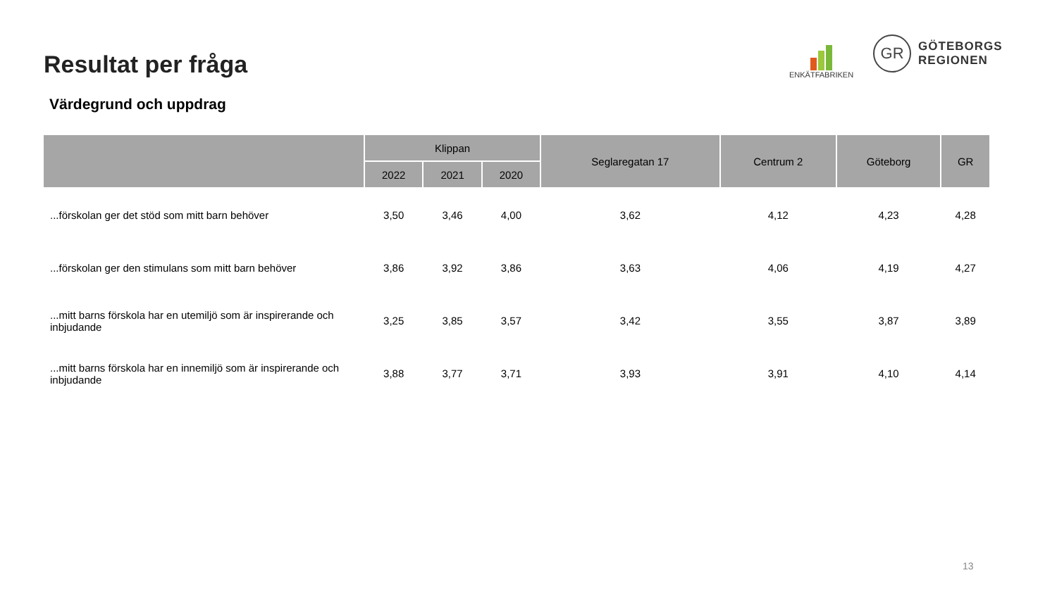Resultat per fråga
Värdegrund och uppdrag
ENKÄTFABRIKEN
GR
GÖTEBORGS
REGIONEN
| | Klippan | | | Seglaregatan 17 | Centrum 2 | Göteborg | GR |
| --- | --- | --- | --- | --- | --- | --- | --- |
| | 2022 | 2021 | 2020 | | | | |
| ...förskolan ger det stöd som mitt barn behöver | 3,50 | 3,46 | 4,00 | 3,62 | 4,12 | 4,23 | 4,28 |
| ...förskolan ger den stimulans som mitt barn behöver | 3,86 | 3,92 | 3,86 | 3,63 | 4,06 | 4,19 | 4,27 |
| ...mitt barns förskola har en utemiljö som är inspirerande och inbjudande | 3,25 | 3,85 | 3,57 | 3,42 | 3,55 | 3,87 | 3,89 |
| ...mitt barns förskola har en innemiljö som är inspirerande och inbjudande | 3,88 | 3,77 | 3,71 | 3,93 | 3,91 | 4,10 | 4,14 |
13